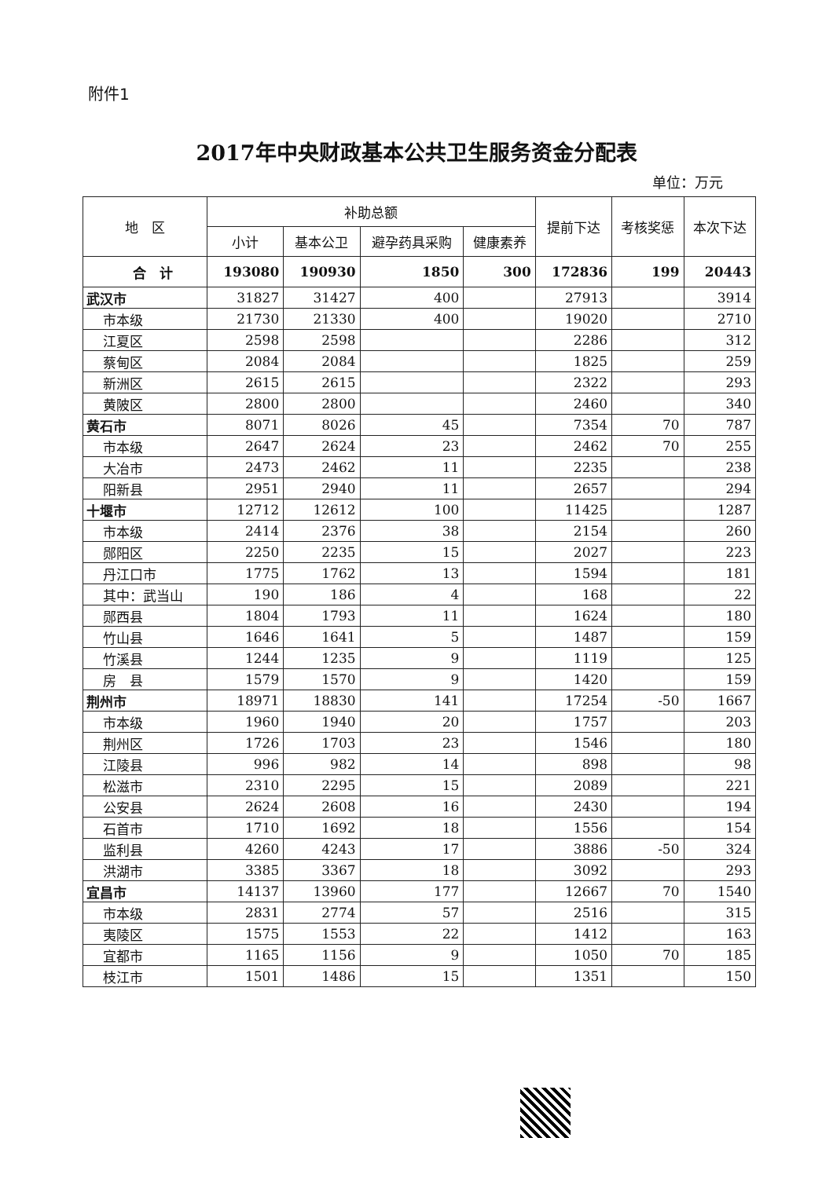附件1
2017年中央财政基本公共卫生服务资金分配表
单位：万元
| 地 区 | 补助总额 | | | | 提前下达 | 考核奖惩 | 本次下达 |
| --- | --- | --- | --- | --- | --- | --- | --- |
| | 小计 | 基本公卫 | 避孕药具采购 | 健康素养 | | | |
| 合 计 | 193080 | 190930 | 1850 | 300 | 172836 | 199 | 20443 |
| 武汉市 | 31827 | 31427 | 400 | | 27913 | | 3914 |
| 市本级 | 21730 | 21330 | 400 | | 19020 | | 2710 |
| 江夏区 | 2598 | 2598 | | | 2286 | | 312 |
| 蔡甸区 | 2084 | 2084 | | | 1825 | | 259 |
| 新洲区 | 2615 | 2615 | | | 2322 | | 293 |
| 黄陂区 | 2800 | 2800 | | | 2460 | | 340 |
| 黄石市 | 8071 | 8026 | 45 | | 7354 | 70 | 787 |
| 市本级 | 2647 | 2624 | 23 | | 2462 | 70 | 255 |
| 大冶市 | 2473 | 2462 | 11 | | 2235 | | 238 |
| 阳新县 | 2951 | 2940 | 11 | | 2657 | | 294 |
| 十堰市 | 12712 | 12612 | 100 | | 11425 | | 1287 |
| 市本级 | 2414 | 2376 | 38 | | 2154 | | 260 |
| 郧阳区 | 2250 | 2235 | 15 | | 2027 | | 223 |
| 丹江口市 | 1775 | 1762 | 13 | | 1594 | | 181 |
| 其中：武当山 | 190 | 186 | 4 | | 168 | | 22 |
| 郧西县 | 1804 | 1793 | 11 | | 1624 | | 180 |
| 竹山县 | 1646 | 1641 | 5 | | 1487 | | 159 |
| 竹溪县 | 1244 | 1235 | 9 | | 1119 | | 125 |
| 房 县 | 1579 | 1570 | 9 | | 1420 | | 159 |
| 荆州市 | 18971 | 18830 | 141 | | 17254 | -50 | 1667 |
| 市本级 | 1960 | 1940 | 20 | | 1757 | | 203 |
| 荆州区 | 1726 | 1703 | 23 | | 1546 | | 180 |
| 江陵县 | 996 | 982 | 14 | | 898 | | 98 |
| 松滋市 | 2310 | 2295 | 15 | | 2089 | | 221 |
| 公安县 | 2624 | 2608 | 16 | | 2430 | | 194 |
| 石首市 | 1710 | 1692 | 18 | | 1556 | | 154 |
| 监利县 | 4260 | 4243 | 17 | | 3886 | -50 | 324 |
| 洪湖市 | 3385 | 3367 | 18 | | 3092 | | 293 |
| 宜昌市 | 14137 | 13960 | 177 | | 12667 | 70 | 1540 |
| 市本级 | 2831 | 2774 | 57 | | 2516 | | 315 |
| 夷陵区 | 1575 | 1553 | 22 | | 1412 | | 163 |
| 宜都市 | 1165 | 1156 | 9 | | 1050 | 70 | 185 |
| 枝江市 | 1501 | 1486 | 15 | | 1351 | | 150 |